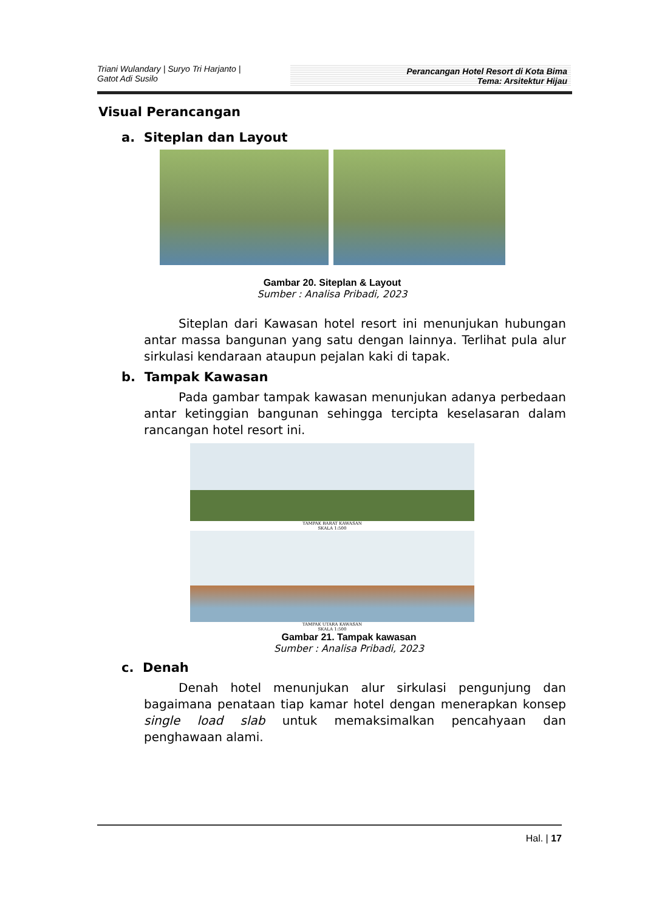Triani Wulandary | Suryo Tri Harjanto |
Gatot Adi Susilo
Perancangan Hotel Resort di Kota Bima
Tema: Arsitektur Hijau
Visual Perancangan
a. Siteplan dan Layout
Gambar 20. Siteplan & Layout
Sumber : Analisa Pribadi, 2023
Siteplan dari Kawasan hotel resort ini menunjukan hubungan antar massa bangunan yang satu dengan lainnya. Terlihat pula alur sirkulasi kendaraan ataupun pejalan kaki di tapak.
b. Tampak Kawasan
Pada gambar tampak kawasan menunjukan adanya perbedaan antar ketinggian bangunan sehingga tercipta keselasaran dalam rancangan hotel resort ini.
TAMPAK BARAT KAWASAN
SKALA 1:500
TAMPAK UTARA KAWASAN
SKALA 1:500
Gambar 21. Tampak kawasan
Sumber : Analisa Pribadi, 2023
c. Denah
Denah hotel menunjukan alur sirkulasi pengunjung dan bagaimana penataan tiap kamar hotel dengan menerapkan konsep single load slab untuk memaksimalkan pencahyaan dan penghawaan alami.
Hal. | 17